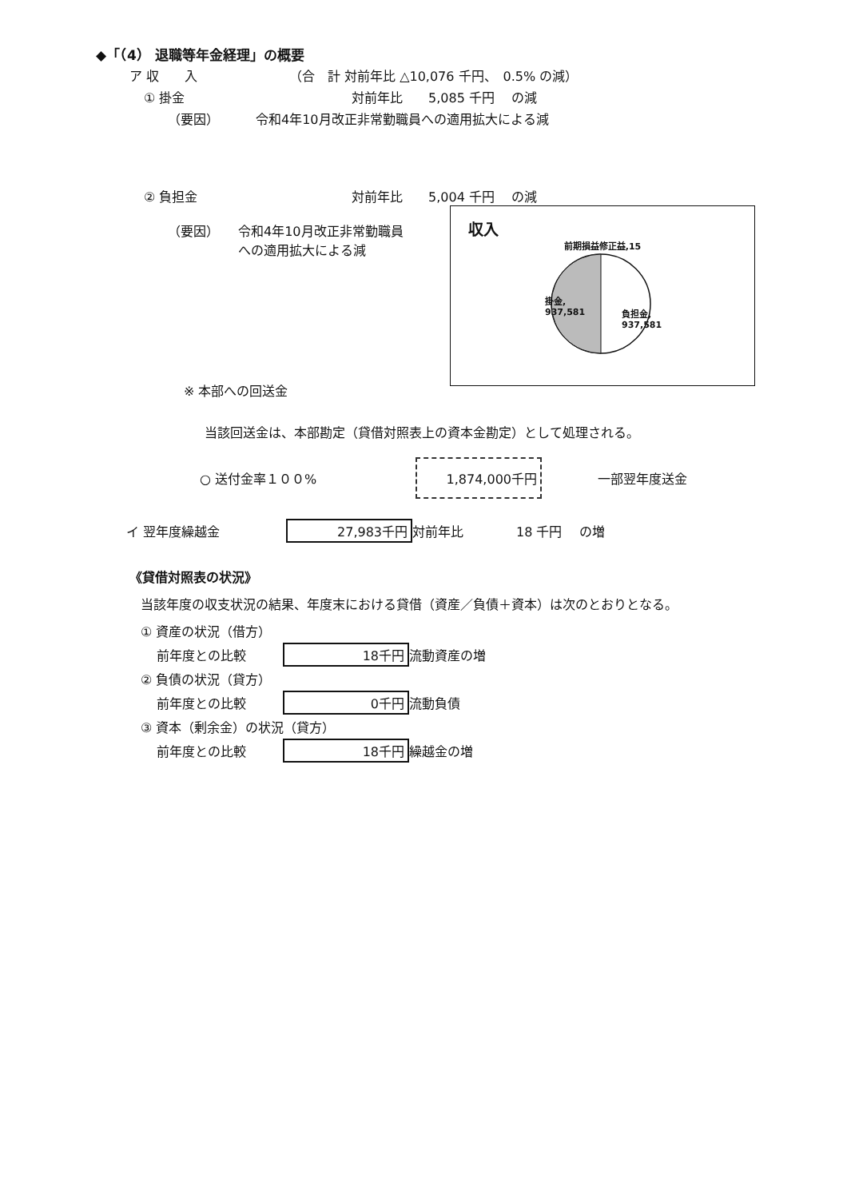◆「（4） 退職等年金経理」の概要
ア 収　　入 （合　計 対前年比 △10,076 千円、　0.5% の減）
① 掛金 対前年比　　5,085 千円　 の減
（要因） 令和4年10月改正非常勤職員への適用拡大による減
② 負担金 対前年比　　5,004 千円　 の減
（要因） 令和4年10月改正非常勤職員への適用拡大による減
収入
前期損益修正益,15
掛金,
937,581
負担金,
937,581
※ 本部への回送金
当該回送金は、本部勘定（貸借対照表上の資本金勘定）として処理される。
○ 送付金率１００% 1,874,000千円 一部翌年度送金
イ 翌年度繰越金 27,983千円 対前年比 18 千円　 の増
《貸借対照表の状況》
当該年度の収支状況の結果、年度末における貸借（資産／負債＋資本）は次のとおりとなる。
① 資産の状況（借方）
前年度との比較 18千円 流動資産の増
② 負債の状況（貸方）
前年度との比較 0千円 流動負債
③ 資本（剰余金）の状況（貸方）
前年度との比較 18千円 繰越金の増